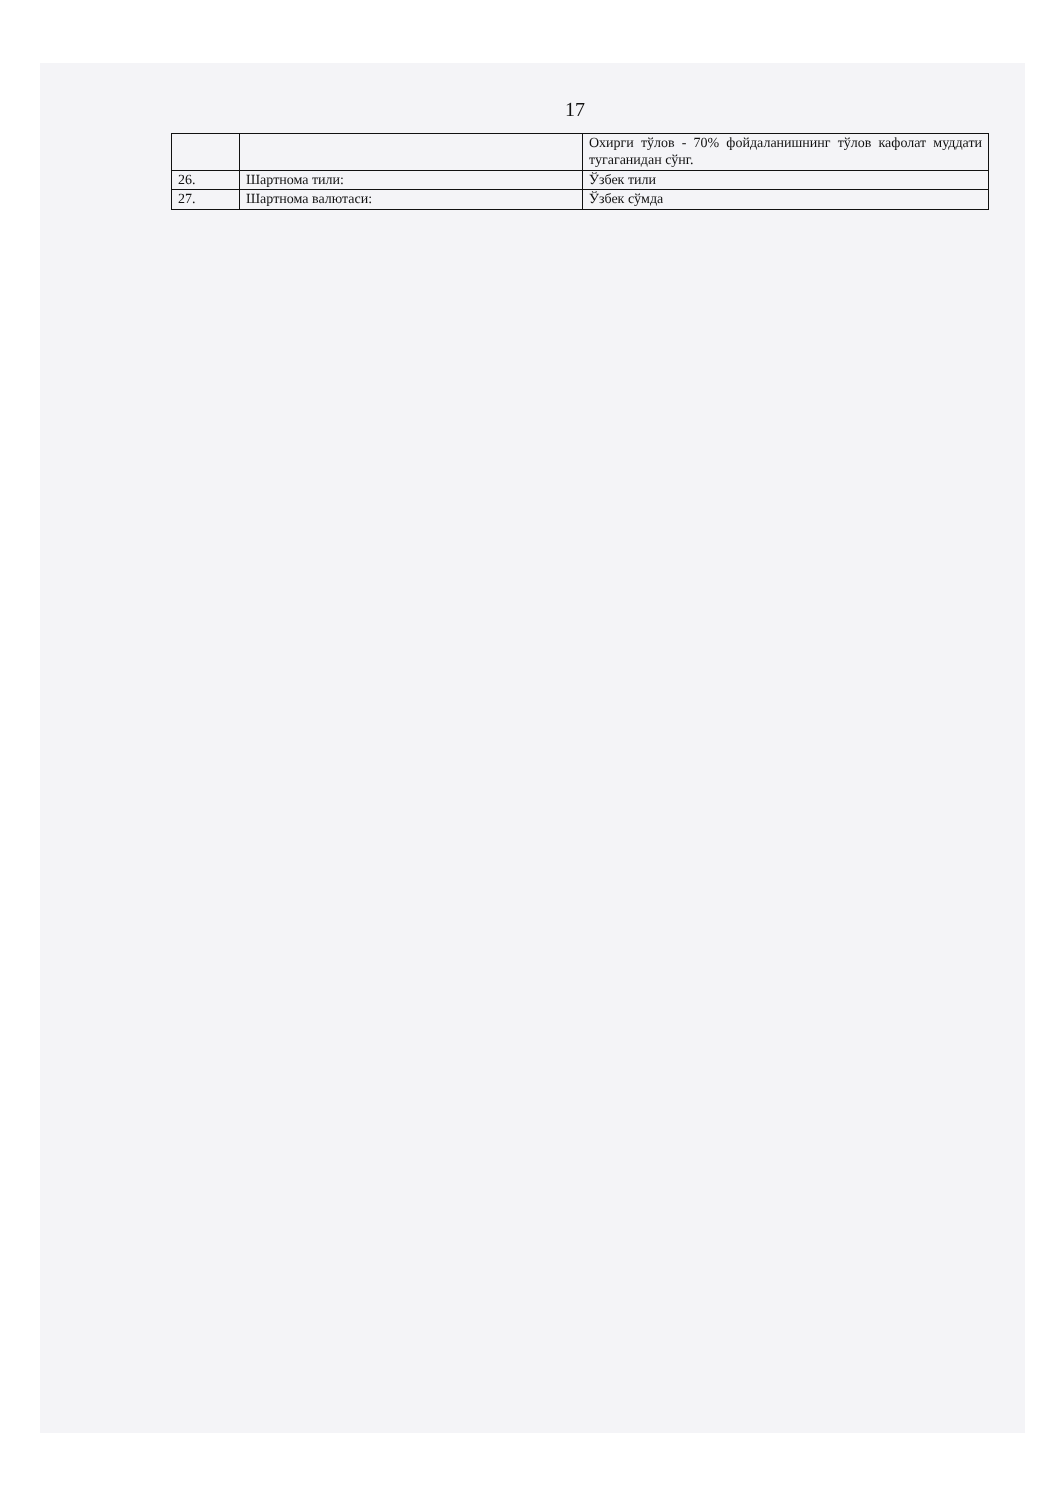17
| | | Охирги тўлов - 70% фойдаланишнинг тўлов кафолат муддати тугаганидан сўнг. |
| 26. | Шартнома тили: | Ўзбек тили |
| 27. | Шартнома валютаси: | Ўзбек сўмда |